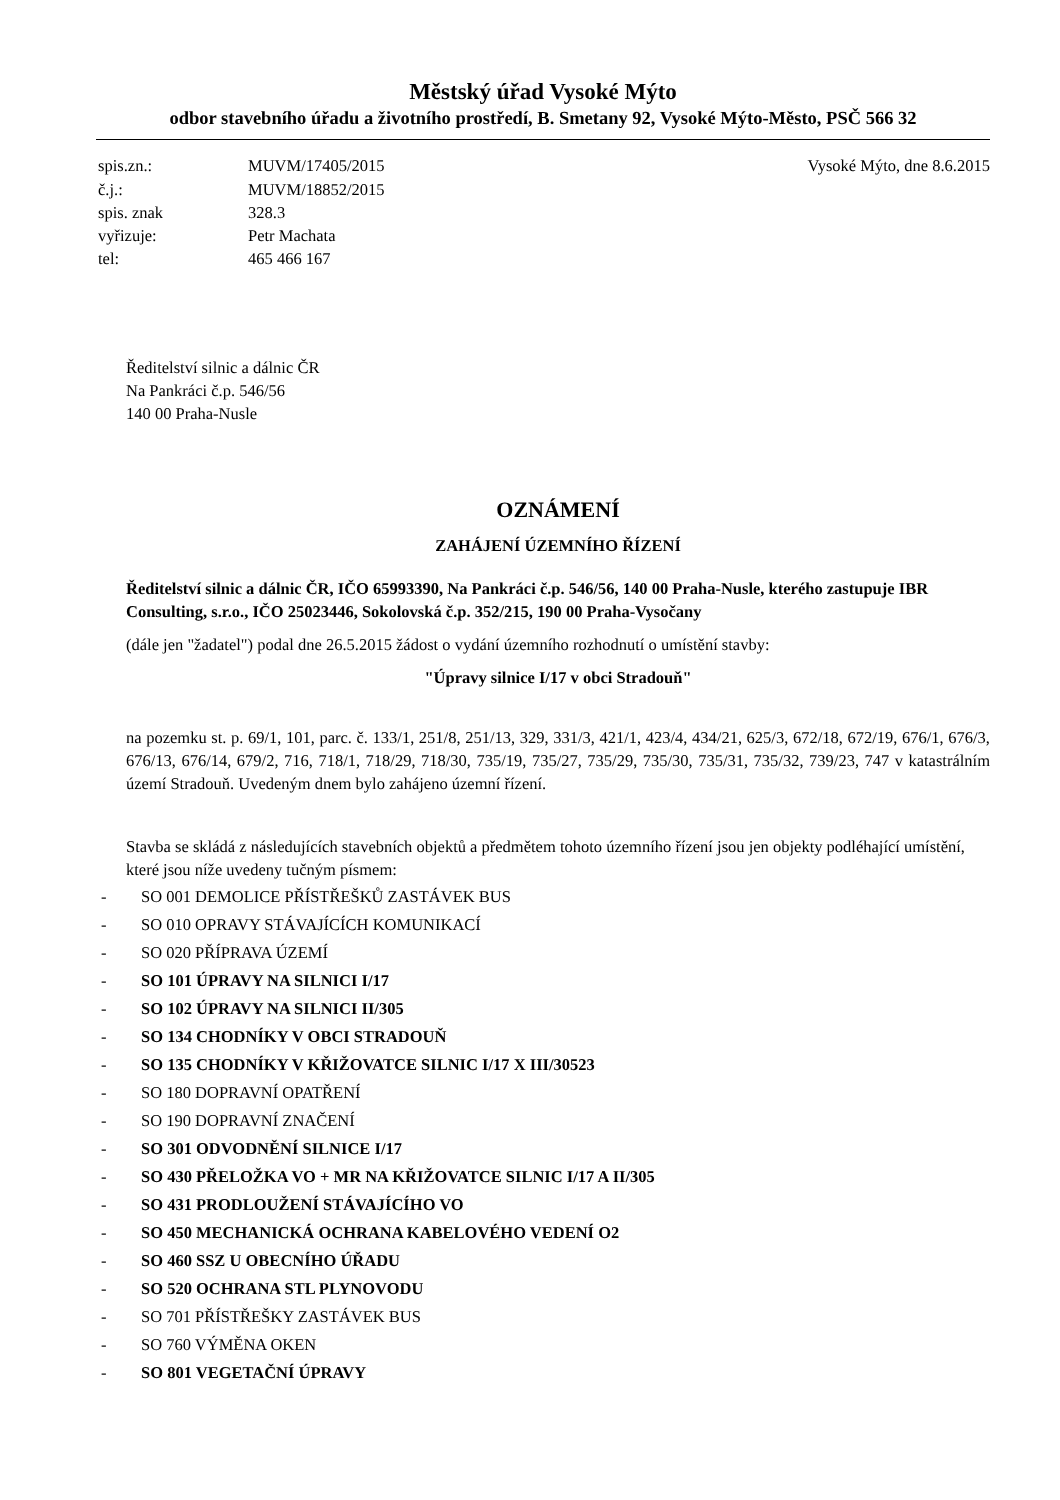Městský úřad Vysoké Mýto
odbor stavebního úřadu a životního prostředí, B. Smetany 92, Vysoké Mýto-Město, PSČ 566 32
| spis.zn.: | MUVM/17405/2015 |
| č.j.: | MUVM/18852/2015 |
| spis. znak | 328.3 |
| vyřizuje: | Petr Machata |
| tel: | 465 466 167 |
Vysoké Mýto, dne 8.6.2015
Ředitelství silnic a dálnic ČR
Na Pankráci č.p. 546/56
140 00 Praha-Nusle
OZNÁMENÍ
ZAHÁJENÍ ÚZEMNÍHO ŘÍZENÍ
Ředitelství silnic a dálnic ČR, IČO 65993390, Na Pankráci č.p. 546/56, 140 00 Praha-Nusle, kterého zastupuje IBR Consulting, s.r.o., IČO 25023446, Sokolovská č.p. 352/215, 190 00 Praha-Vysočany
(dále jen "žadatel") podal dne 26.5.2015 žádost o vydání územního rozhodnutí o umístění stavby:
"Úpravy silnice I/17 v obci Stradouň"
na pozemku st. p. 69/1, 101, parc. č. 133/1, 251/8, 251/13, 329, 331/3, 421/1, 423/4, 434/21, 625/3, 672/18, 672/19, 676/1, 676/3, 676/13, 676/14, 679/2, 716, 718/1, 718/29, 718/30, 735/19, 735/27, 735/29, 735/30, 735/31, 735/32, 739/23, 747 v katastrálním území Stradouň. Uvedeným dnem bylo zahájeno územní řízení.
Stavba se skládá z následujících stavebních objektů a předmětem tohoto územního řízení jsou jen objekty podléhající umístění, které jsou níže uvedeny tučným písmem:
- SO 001 DEMOLICE PŘÍSTŘEŠKŮ ZASTÁVEK BUS
- SO 010 OPRAVY STÁVAJÍCÍCH KOMUNIKACÍ
- SO 020 PŘÍPRAVA ÚZEMÍ
- SO 101 ÚPRAVY NA SILNICI I/17
- SO 102 ÚPRAVY NA SILNICI II/305
- SO 134 CHODNÍKY V OBCI STRADOUŇ
- SO 135 CHODNÍKY V KŘIŽOVATCE SILNIC I/17 X III/30523
- SO 180 DOPRAVNÍ OPATŘENÍ
- SO 190 DOPRAVNÍ ZNAČENÍ
- SO 301 ODVODNĚNÍ SILNICE I/17
- SO 430 PŘELOŽKA VO + MR NA KŘIŽOVATCE SILNIC I/17 A II/305
- SO 431 PRODLOUŽENÍ STÁVAJÍCÍHO VO
- SO 450 MECHANICKÁ OCHRANA KABELOVÉHO VEDENÍ O2
- SO 460 SSZ U OBECNÍHO ÚŘADU
- SO 520 OCHRANA STL PLYNOVODU
- SO 701 PŘÍSTŘEŠKY ZASTÁVEK BUS
- SO 760 VÝMĚNA OKEN
- SO 801 VEGETAČNÍ ÚPRAVY